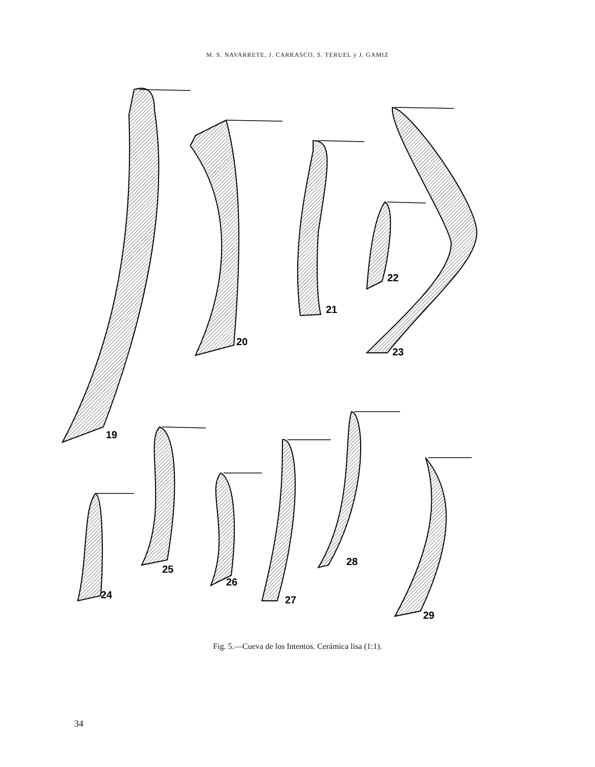M. S. NAVARRETE, J. CARRASCO, S. TERUEL y J. GAMIZ
19
20
21
22
23
24
25
26
27
28
29
Fig. 5.—Cueva de los Intentos. Cerámica lisa (1:1).
34